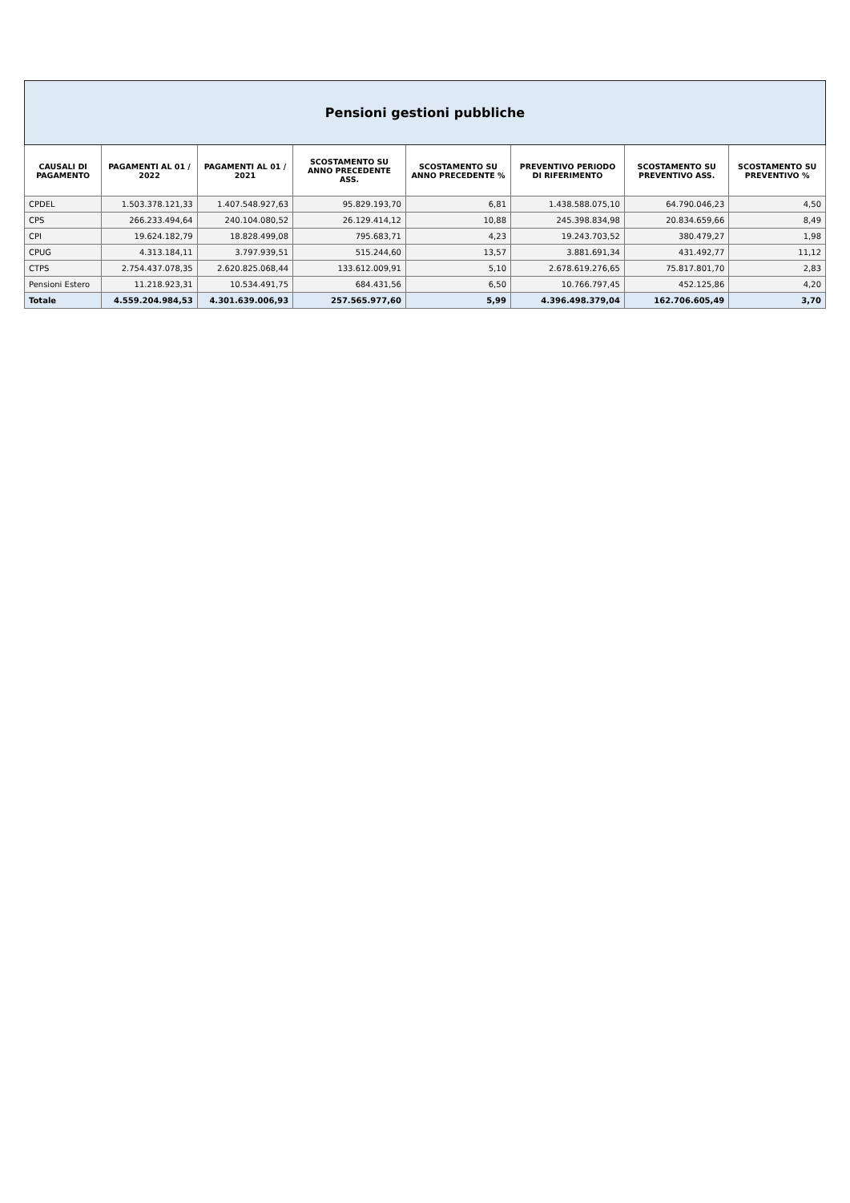| Pensioni gestioni pubbliche | | | | | | | |
| CAUSALI DI PAGAMENTO | PAGAMENTI AL 01 / 2022 | PAGAMENTI AL 01 / 2021 | SCOSTAMENTO SU ANNO PRECEDENTE ASS. | SCOSTAMENTO SU ANNO PRECEDENTE % | PREVENTIVO PERIODO DI RIFERIMENTO | SCOSTAMENTO SU PREVENTIVO ASS. | SCOSTAMENTO SU PREVENTIVO % |
| CPDEL | 1.503.378.121,33 | 1.407.548.927,63 | 95.829.193,70 | 6,81 | 1.438.588.075,10 | 64.790.046,23 | 4,50 |
| CPS | 266.233.494,64 | 240.104.080,52 | 26.129.414,12 | 10,88 | 245.398.834,98 | 20.834.659,66 | 8,49 |
| CPI | 19.624.182,79 | 18.828.499,08 | 795.683,71 | 4,23 | 19.243.703,52 | 380.479,27 | 1,98 |
| CPUG | 4.313.184,11 | 3.797.939,51 | 515.244,60 | 13,57 | 3.881.691,34 | 431.492,77 | 11,12 |
| CTPS | 2.754.437.078,35 | 2.620.825.068,44 | 133.612.009,91 | 5,10 | 2.678.619.276,65 | 75.817.801,70 | 2,83 |
| Pensioni Estero | 11.218.923,31 | 10.534.491,75 | 684.431,56 | 6,50 | 10.766.797,45 | 452.125,86 | 4,20 |
| Totale | 4.559.204.984,53 | 4.301.639.006,93 | 257.565.977,60 | 5,99 | 4.396.498.379,04 | 162.706.605,49 | 3,70 |